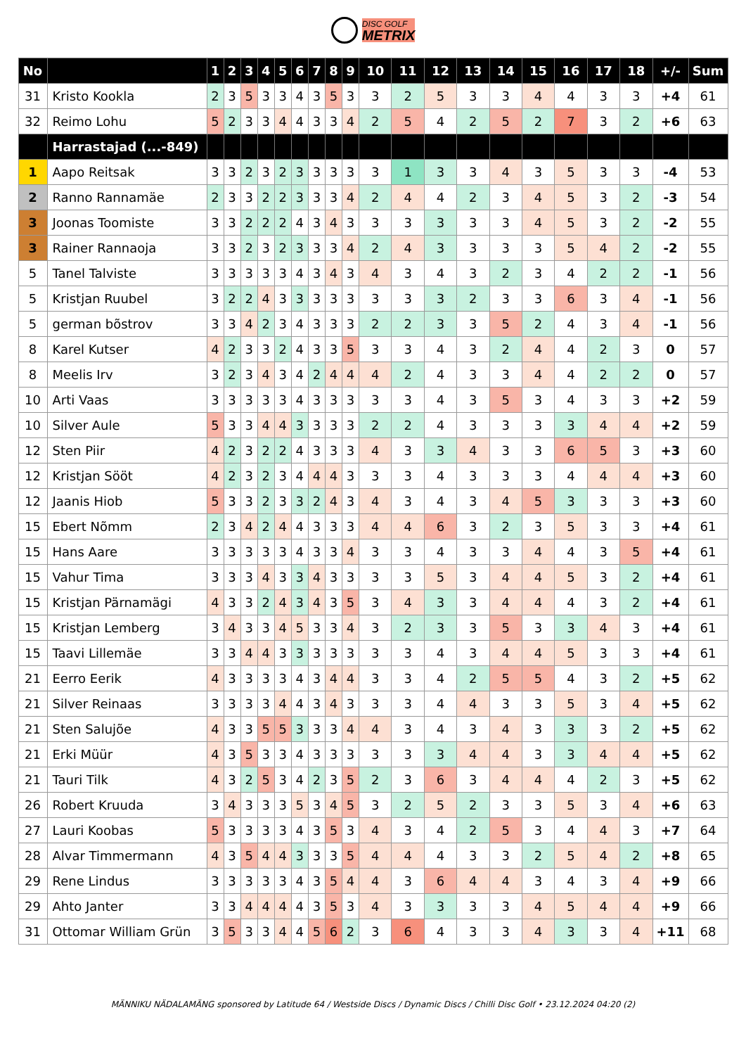DISC GOLF METRIX
| No | | 1 | 2 | 3 | 4 | 5 | 6 | 7 | 8 | 9 | 10 | 11 | 12 | 13 | 14 | 15 | 16 | 17 | 18 | +/- | Sum |
| --- | --- | --- | --- | --- | --- | --- | --- | --- | --- | --- | --- | --- | --- | --- | --- | --- | --- | --- | --- | --- | --- |
| 31 | Kristo Kookla | 2 | 3 | 5 | 3 | 3 | 4 | 3 | 5 | 3 | 3 | 2 | 5 | 3 | 3 | 4 | 4 | 3 | 3 | +4 | 61 |
| 32 | Reimo Lohu | 5 | 2 | 3 | 3 | 4 | 4 | 3 | 3 | 4 | 2 | 5 | 4 | 2 | 5 | 2 | 7 | 3 | 2 | +6 | 63 |
| | Harrastajad (...-849) | | | | | | | | | | | | | | | | | | | | |
| 1 | Aapo Reitsak | 3 | 3 | 2 | 3 | 2 | 3 | 3 | 3 | 3 | 3 | 1 | 3 | 3 | 4 | 3 | 5 | 3 | 3 | -4 | 53 |
| 2 | Ranno Rannamäe | 2 | 3 | 3 | 2 | 2 | 3 | 3 | 3 | 4 | 2 | 4 | 4 | 2 | 3 | 4 | 5 | 3 | 2 | -3 | 54 |
| 3 | Joonas Toomiste | 3 | 3 | 2 | 2 | 2 | 4 | 3 | 4 | 3 | 3 | 3 | 3 | 3 | 3 | 4 | 5 | 3 | 2 | -2 | 55 |
| 3 | Rainer Rannaoja | 3 | 3 | 2 | 3 | 2 | 3 | 3 | 3 | 4 | 2 | 4 | 3 | 3 | 3 | 3 | 5 | 4 | 2 | -2 | 55 |
| 5 | Tanel Talviste | 3 | 3 | 3 | 3 | 3 | 4 | 3 | 4 | 3 | 4 | 3 | 4 | 3 | 2 | 3 | 4 | 2 | 2 | -1 | 56 |
| 5 | Kristjan Ruubel | 3 | 2 | 2 | 4 | 3 | 3 | 3 | 3 | 3 | 3 | 3 | 3 | 2 | 3 | 3 | 6 | 3 | 4 | -1 | 56 |
| 5 | german bõstrov | 3 | 3 | 4 | 2 | 3 | 4 | 3 | 3 | 3 | 2 | 2 | 3 | 3 | 5 | 2 | 4 | 3 | 4 | -1 | 56 |
| 8 | Karel Kutser | 4 | 2 | 3 | 3 | 2 | 4 | 3 | 3 | 5 | 3 | 3 | 4 | 3 | 2 | 4 | 4 | 2 | 3 | 0 | 57 |
| 8 | Meelis Irv | 3 | 2 | 3 | 4 | 3 | 4 | 2 | 4 | 4 | 4 | 2 | 4 | 3 | 3 | 4 | 4 | 2 | 2 | 0 | 57 |
| 10 | Arti Vaas | 3 | 3 | 3 | 3 | 3 | 4 | 3 | 3 | 3 | 3 | 3 | 4 | 3 | 5 | 3 | 4 | 3 | 3 | +2 | 59 |
| 10 | Silver Aule | 5 | 3 | 3 | 4 | 4 | 3 | 3 | 3 | 3 | 2 | 2 | 4 | 3 | 3 | 3 | 3 | 4 | 4 | +2 | 59 |
| 12 | Sten Piir | 4 | 2 | 3 | 2 | 2 | 4 | 3 | 3 | 3 | 4 | 3 | 3 | 4 | 3 | 3 | 6 | 5 | 3 | +3 | 60 |
| 12 | Kristjan Sööt | 4 | 2 | 3 | 2 | 3 | 4 | 4 | 4 | 3 | 3 | 3 | 4 | 3 | 3 | 3 | 4 | 4 | 4 | +3 | 60 |
| 12 | Jaanis Hiob | 5 | 3 | 3 | 2 | 3 | 3 | 2 | 4 | 3 | 4 | 3 | 4 | 3 | 4 | 5 | 3 | 3 | 3 | +3 | 60 |
| 15 | Ebert Nõmm | 2 | 3 | 4 | 2 | 4 | 4 | 3 | 3 | 3 | 4 | 4 | 6 | 3 | 2 | 3 | 5 | 3 | 3 | +4 | 61 |
| 15 | Hans Aare | 3 | 3 | 3 | 3 | 3 | 4 | 3 | 3 | 4 | 3 | 3 | 4 | 3 | 3 | 4 | 4 | 3 | 5 | +4 | 61 |
| 15 | Vahur Tima | 3 | 3 | 3 | 4 | 3 | 3 | 4 | 3 | 3 | 3 | 3 | 5 | 3 | 4 | 4 | 5 | 3 | 2 | +4 | 61 |
| 15 | Kristjan Pärnamägi | 4 | 3 | 3 | 2 | 4 | 3 | 4 | 3 | 5 | 3 | 4 | 3 | 3 | 4 | 4 | 4 | 3 | 2 | +4 | 61 |
| 15 | Kristjan Lemberg | 3 | 4 | 3 | 3 | 4 | 5 | 3 | 3 | 4 | 3 | 2 | 3 | 3 | 5 | 3 | 3 | 4 | 3 | +4 | 61 |
| 15 | Taavi Lillemäe | 3 | 3 | 4 | 4 | 3 | 3 | 3 | 3 | 3 | 3 | 3 | 4 | 3 | 4 | 4 | 5 | 3 | 3 | +4 | 61 |
| 21 | Eerro Eerik | 4 | 3 | 3 | 3 | 3 | 4 | 3 | 4 | 4 | 3 | 3 | 4 | 2 | 5 | 5 | 4 | 3 | 2 | +5 | 62 |
| 21 | Silver Reinaas | 3 | 3 | 3 | 3 | 4 | 4 | 3 | 4 | 3 | 3 | 3 | 4 | 4 | 3 | 3 | 5 | 3 | 4 | +5 | 62 |
| 21 | Sten Salujõe | 4 | 3 | 3 | 5 | 5 | 3 | 3 | 3 | 4 | 4 | 3 | 4 | 3 | 4 | 3 | 3 | 3 | 2 | +5 | 62 |
| 21 | Erki Müür | 4 | 3 | 5 | 3 | 3 | 4 | 3 | 3 | 3 | 3 | 3 | 3 | 4 | 4 | 3 | 3 | 4 | 4 | +5 | 62 |
| 21 | Tauri Tilk | 4 | 3 | 2 | 5 | 3 | 4 | 2 | 3 | 5 | 2 | 3 | 6 | 3 | 4 | 4 | 4 | 2 | 3 | +5 | 62 |
| 26 | Robert Kruuda | 3 | 4 | 3 | 3 | 3 | 5 | 3 | 4 | 5 | 3 | 2 | 5 | 2 | 3 | 3 | 5 | 3 | 4 | +6 | 63 |
| 27 | Lauri Koobas | 5 | 3 | 3 | 3 | 3 | 4 | 3 | 5 | 3 | 4 | 3 | 4 | 2 | 5 | 3 | 4 | 4 | 3 | +7 | 64 |
| 28 | Alvar Timmermann | 4 | 3 | 5 | 4 | 4 | 3 | 3 | 3 | 5 | 4 | 4 | 4 | 3 | 3 | 2 | 5 | 4 | 2 | +8 | 65 |
| 29 | Rene Lindus | 3 | 3 | 3 | 3 | 3 | 4 | 3 | 5 | 4 | 4 | 3 | 6 | 4 | 4 | 3 | 4 | 3 | 4 | +9 | 66 |
| 29 | Ahto Janter | 3 | 3 | 4 | 4 | 4 | 4 | 3 | 5 | 3 | 4 | 3 | 3 | 3 | 3 | 4 | 5 | 4 | 4 | +9 | 66 |
| 31 | Ottomar William Grün | 3 | 5 | 3 | 3 | 4 | 4 | 5 | 6 | 2 | 3 | 6 | 4 | 3 | 3 | 4 | 3 | 3 | 4 | +11 | 68 |
MÄNNIKU NÄDALAMÄNG sponsored by Latitude 64 / Westside Discs / Dynamic Discs / Chilli Disc Golf • 23.12.2024 04:20 (2)